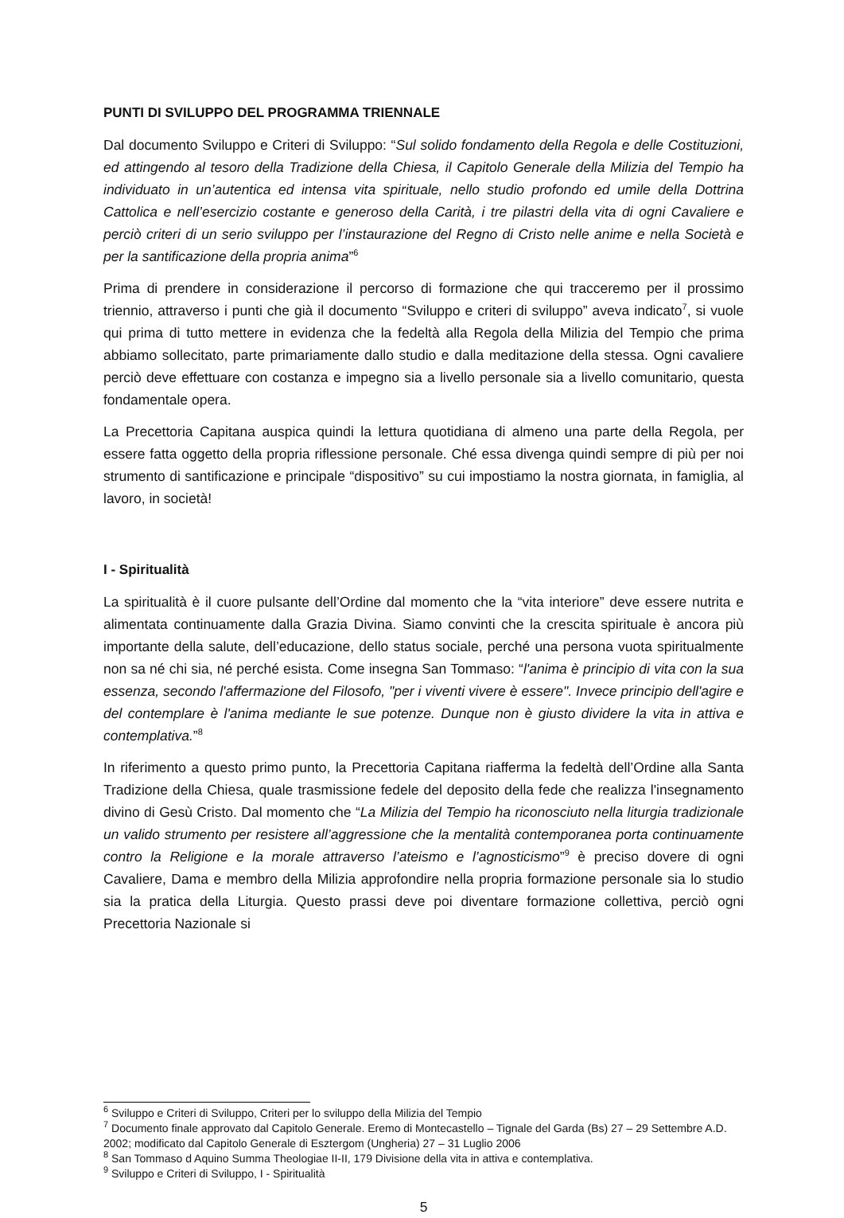PUNTI DI SVILUPPO DEL PROGRAMMA TRIENNALE
Dal documento Sviluppo e Criteri di Sviluppo: “Sul solido fondamento della Regola e delle Costituzioni, ed attingendo al tesoro della Tradizione della Chiesa, il Capitolo Generale della Milizia del Tempio ha individuato in un’autentica ed intensa vita spirituale, nello studio profondo ed umile della Dottrina Cattolica e nell’esercizio costante e generoso della Carità, i tre pilastri della vita di ogni Cavaliere e perciò criteri di un serio sviluppo per l’instaurazione del Regno di Cristo nelle anime e nella Società e per la santificazione della propria anima”<sup>6</sup>
Prima di prendere in considerazione il percorso di formazione che qui tracceremo per il prossimo triennio, attraverso i punti che già il documento “Sviluppo e criteri di sviluppo” aveva indicato<sup>7</sup>, si vuole qui prima di tutto mettere in evidenza che la fedeltà alla Regola della Milizia del Tempio che prima abbiamo sollecitato, parte primariamente dallo studio e dalla meditazione della stessa. Ogni cavaliere perciò deve effettuare con costanza e impegno sia a livello personale sia a livello comunitario, questa fondamentale opera.
La Precettoria Capitana auspica quindi la lettura quotidiana di almeno una parte della Regola, per essere fatta oggetto della propria riflessione personale. Ché essa divenga quindi sempre di più per noi strumento di santificazione e principale “dispositivo” su cui impostiamo la nostra giornata, in famiglia, al lavoro, in società!
I - Spiritualità
La spiritualità è il cuore pulsante dell’Ordine dal momento che la “vita interiore” deve essere nutrita e alimentata continuamente dalla Grazia Divina. Siamo convinti che la crescita spirituale è ancora più importante della salute, dell’educazione, dello status sociale, perché una persona vuota spiritualmente non sa né chi sia, né perché esista. Come insegna San Tommaso: “l'anima è principio di vita con la sua essenza, secondo l'affermazione del Filosofo, "per i viventi vivere è essere". Invece principio dell'agire e del contemplare è l'anima mediante le sue potenze. Dunque non è giusto dividere la vita in attiva e contemplativa.”<sup>8</sup>
In riferimento a questo primo punto, la Precettoria Capitana riafferma la fedeltà dell’Ordine alla Santa Tradizione della Chiesa, quale trasmissione fedele del deposito della fede che realizza l'insegnamento divino di Gesù Cristo. Dal momento che “La Milizia del Tempio ha riconosciuto nella liturgia tradizionale un valido strumento per resistere all’aggressione che la mentalità contemporanea porta continuamente contro la Religione e la morale attraverso l’ateismo e l’agnosticismo”<sup>9</sup> è preciso dovere di ogni Cavaliere, Dama e membro della Milizia approfondire nella propria formazione personale sia lo studio sia la pratica della Liturgia. Questo prassi deve poi diventare formazione collettiva, perciò ogni Precettoria Nazionale si
<sup>6</sup> Sviluppo e Criteri di Sviluppo, Criteri per lo sviluppo della Milizia del Tempio
<sup>7</sup> Documento finale approvato dal Capitolo Generale. Eremo di Montecastello – Tignale del Garda (Bs) 27 – 29 Settembre A.D. 2002; modificato dal Capitolo Generale di Esztergom (Ungheria) 27 – 31 Luglio 2006
<sup>8</sup> San Tommaso d Aquino Summa Theologiae II-II, 179 Divisione della vita in attiva e contemplativa.
<sup>9</sup> Sviluppo e Criteri di Sviluppo, I - Spiritualità
5